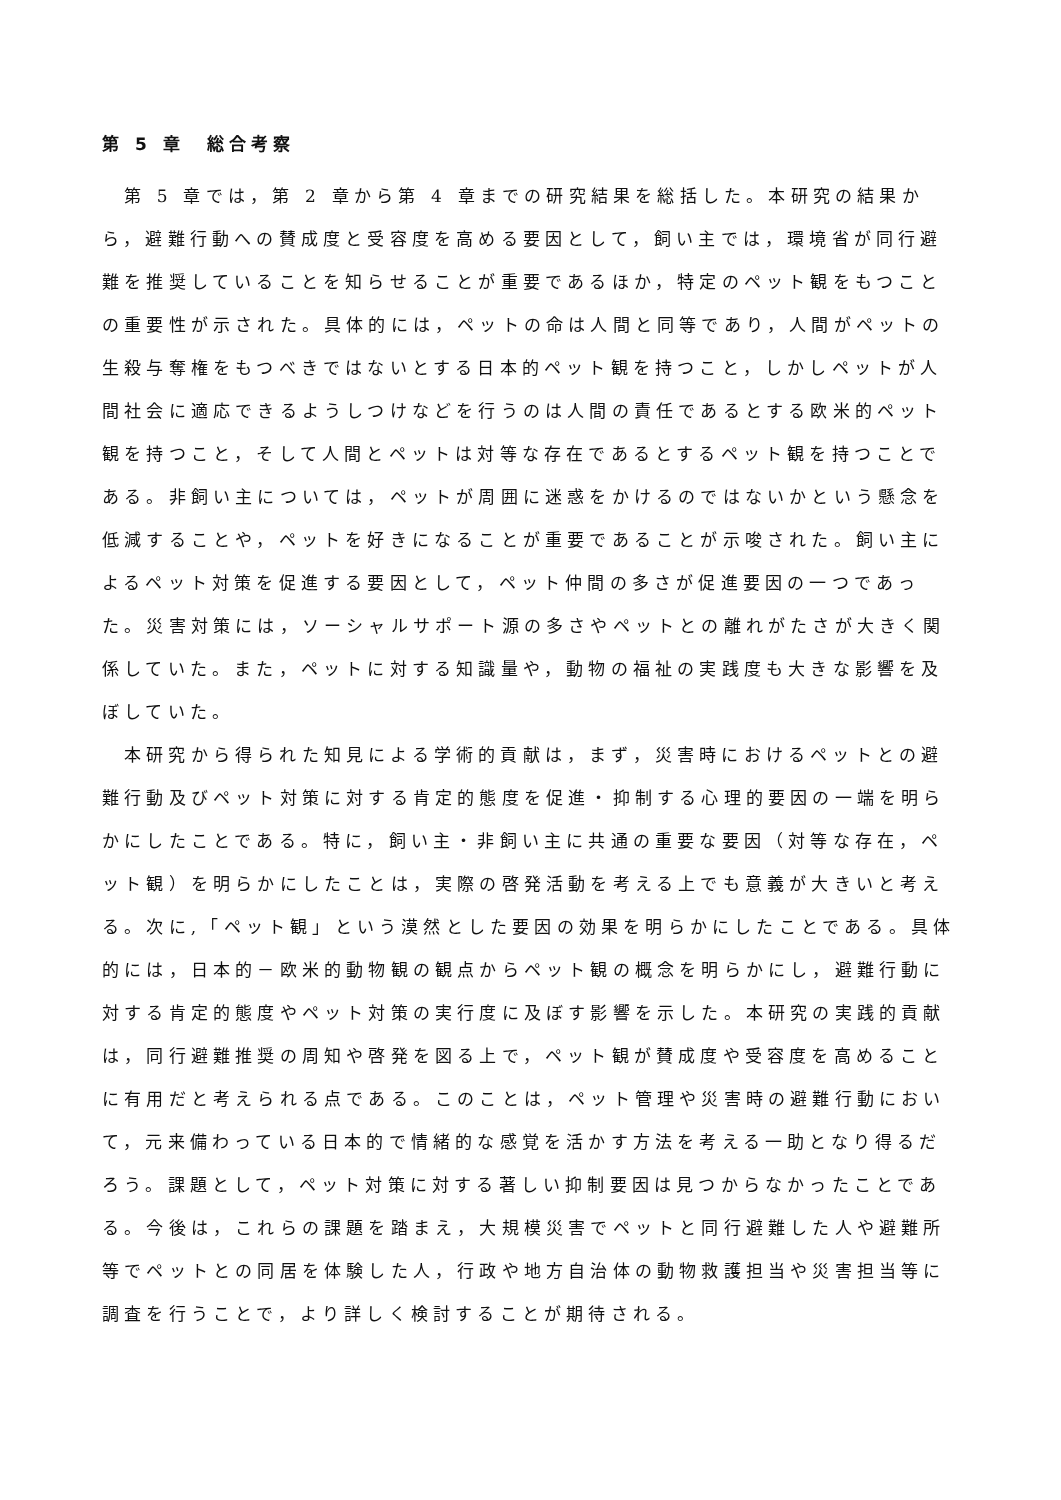第 5 章　総合考察
第 5 章では，第 2 章から第 4 章までの研究結果を総括した。本研究の結果から，避難行動への賛成度と受容度を高める要因として，飼い主では，環境省が同行避難を推奨していることを知らせることが重要であるほか，特定のペット観をもつことの重要性が示された。具体的には，ペットの命は人間と同等であり，人間がペットの生殺与奪権をもつべきではないとする日本的ペット観を持つこと，しかしペットが人間社会に適応できるようしつけなどを行うのは人間の責任であるとする欧米的ペット観を持つこと，そして人間とペットは対等な存在であるとするペット観を持つことである。非飼い主については，ペットが周囲に迷惑をかけるのではないかという懸念を低減することや，ペットを好きになることが重要であることが示唆された。飼い主によるペット対策を促進する要因として，ペット仲間の多さが促進要因の一つであった。災害対策には，ソーシャルサポート源の多さやペットとの離れがたさが大きく関係していた。また，ペットに対する知識量や，動物の福祉の実践度も大きな影響を及ぼしていた。
本研究から得られた知見による学術的貢献は，まず，災害時におけるペットとの避難行動及びペット対策に対する肯定的態度を促進・抑制する心理的要因の一端を明らかにしたことである。特に，飼い主・非飼い主に共通の重要な要因（対等な存在，ペット観）を明らかにしたことは，実際の啓発活動を考える上でも意義が大きいと考える。次に,「ペット観」という漠然とした要因の効果を明らかにしたことである。具体的には，日本的－欧米的動物観の観点からペット観の概念を明らかにし，避難行動に対する肯定的態度やペット対策の実行度に及ぼす影響を示した。本研究の実践的貢献は，同行避難推奨の周知や啓発を図る上で，ペット観が賛成度や受容度を高めることに有用だと考えられる点である。このことは，ペット管理や災害時の避難行動において，元来備わっている日本的で情緒的な感覚を活かす方法を考える一助となり得るだろう。課題として，ペット対策に対する著しい抑制要因は見つからなかったことである。今後は，これらの課題を踏まえ，大規模災害でペットと同行避難した人や避難所等でペットとの同居を体験した人，行政や地方自治体の動物救護担当や災害担当等に調査を行うことで，より詳しく検討することが期待される。